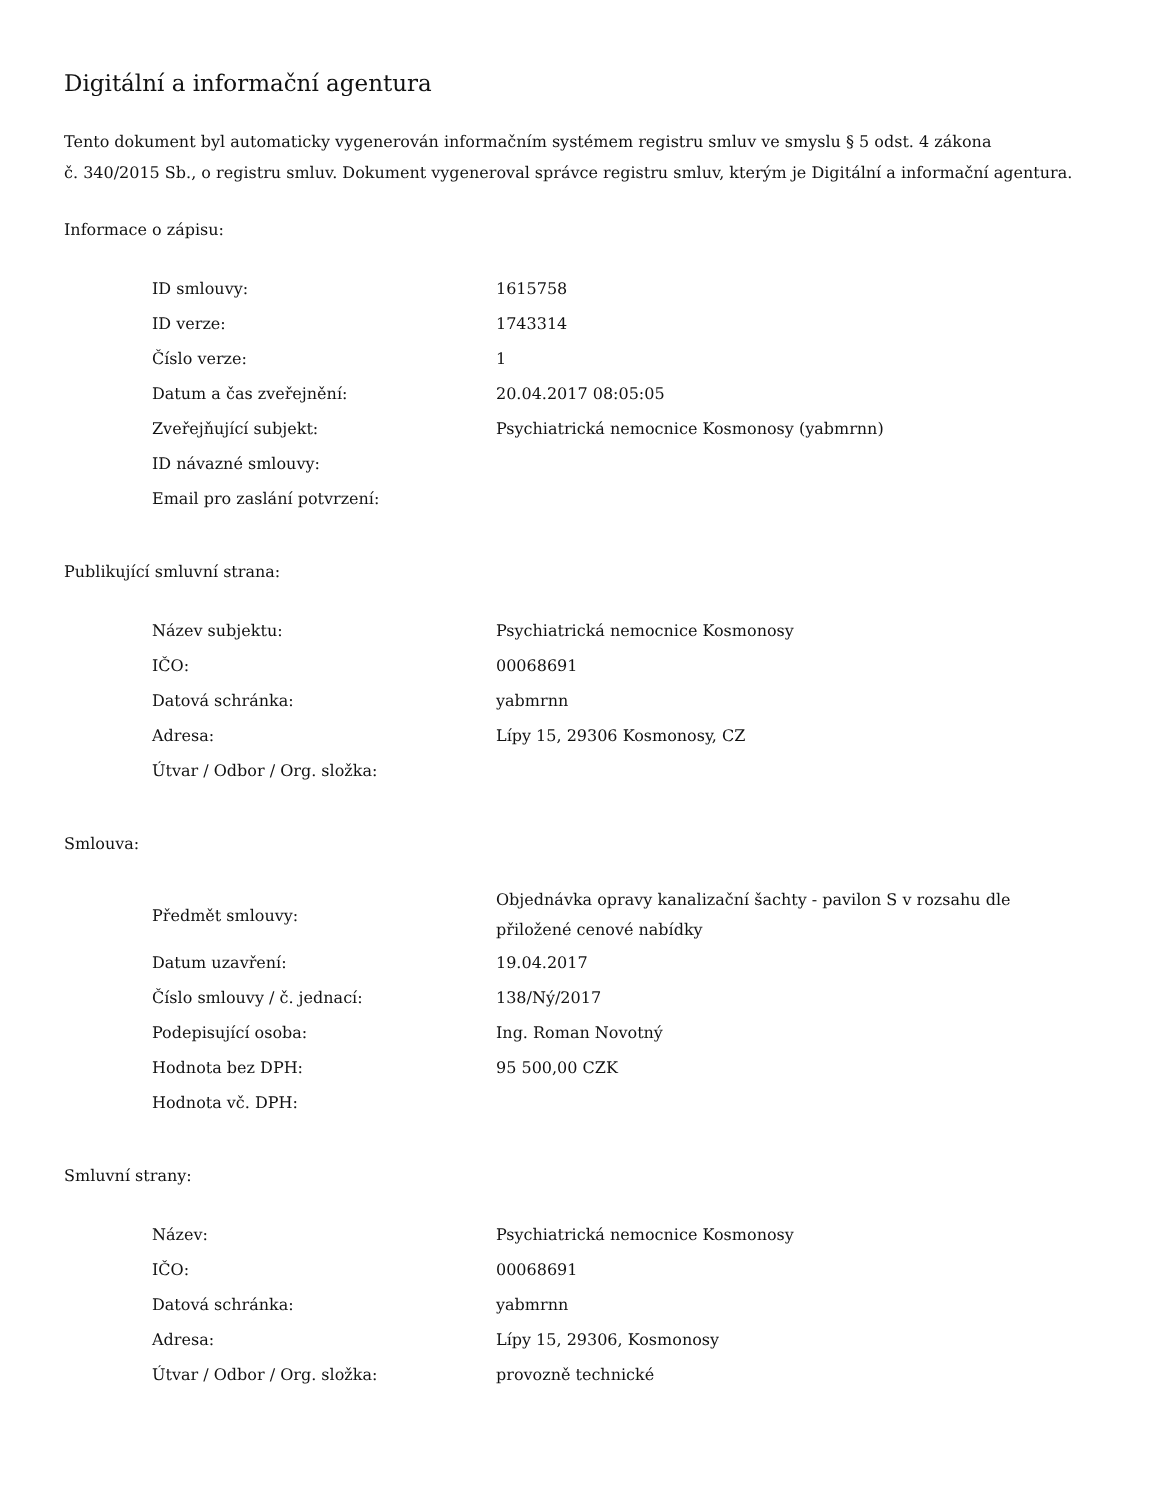Digitální a informační agentura
Tento dokument byl automaticky vygenerován informačním systémem registru smluv ve smyslu § 5 odst. 4 zákona
č. 340/2015 Sb., o registru smluv. Dokument vygeneroval správce registru smluv, kterým je Digitální a informační agentura.
Informace o zápisu:
| ID smlouvy: | 1615758 |
| ID verze: | 1743314 |
| Číslo verze: | 1 |
| Datum a čas zveřejnění: | 20.04.2017 08:05:05 |
| Zveřejňující subjekt: | Psychiatrická nemocnice Kosmonosy (yabmrnn) |
| ID návazné smlouvy: | |
| Email pro zaslání potvrzení: | |
Publikující smluvní strana:
| Název subjektu: | Psychiatrická nemocnice Kosmonosy |
| IČO: | 00068691 |
| Datová schránka: | yabmrnn |
| Adresa: | Lípy 15, 29306 Kosmonosy, CZ |
| Útvar / Odbor / Org. složka: | |
Smlouva:
| Předmět smlouvy: | Objednávka opravy kanalizační šachty - pavilon S v rozsahu dle přiložené cenové nabídky |
| Datum uzavření: | 19.04.2017 |
| Číslo smlouvy / č. jednací: | 138/Ný/2017 |
| Podepisující osoba: | Ing. Roman Novotný |
| Hodnota bez DPH: | 95 500,00 CZK |
| Hodnota vč. DPH: | |
Smluvní strany:
| Název: | Psychiatrická nemocnice Kosmonosy |
| IČO: | 00068691 |
| Datová schránka: | yabmrnn |
| Adresa: | Lípy 15, 29306, Kosmonosy |
| Útvar / Odbor / Org. složka: | provozně technické |